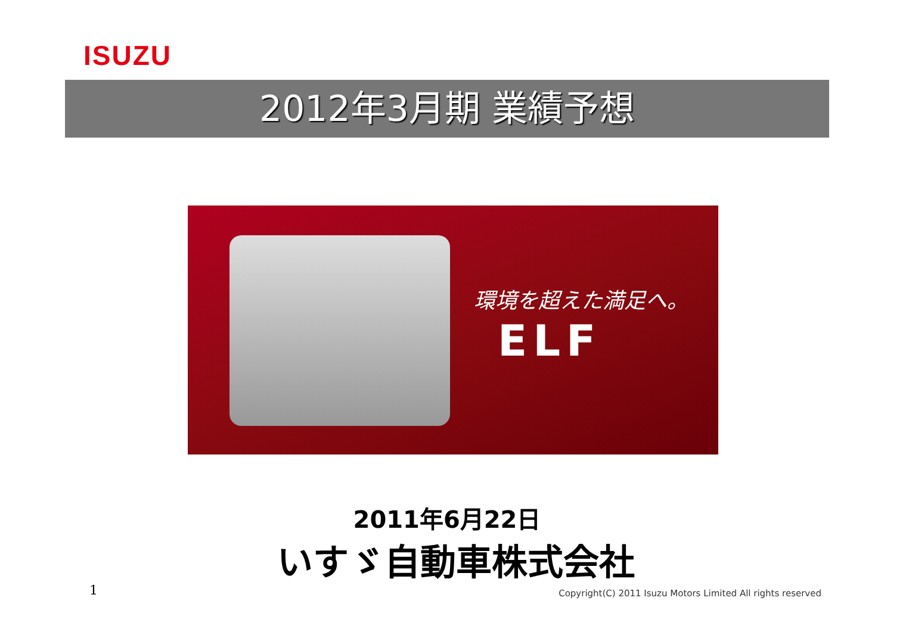ISUZU
2012年3月期 業績予想
環境を超えた満足へ。
ELF
2011年6月22日
いすゞ自動車株式会社
1
Copyright(C) 2011 Isuzu Motors Limited All rights reserved